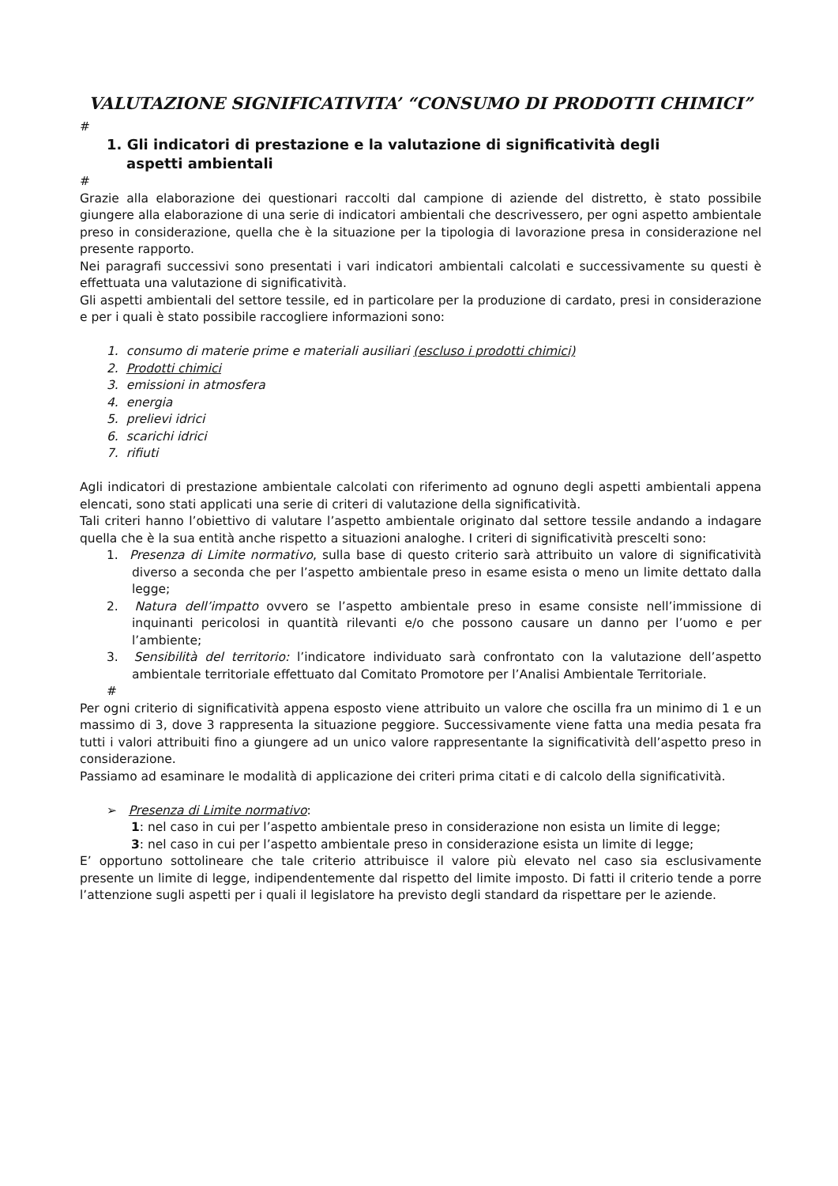VALUTAZIONE SIGNIFICATIVITA’ “CONSUMO DI PRODOTTI CHIMICI”
#
1. Gli indicatori di prestazione e la valutazione di significatività degli
aspetti ambientali
#
Grazie alla elaborazione dei questionari raccolti dal campione di aziende del distretto, è stato possibile giungere alla elaborazione di una serie di indicatori ambientali che descrivessero, per ogni aspetto ambientale preso in considerazione, quella che è la situazione per la tipologia di lavorazione presa in considerazione nel presente rapporto.
Nei paragrafi successivi sono presentati i vari indicatori ambientali calcolati e successivamente su questi è effettuata una valutazione di significatività.
Gli aspetti ambientali del settore tessile, ed in particolare per la produzione di cardato, presi in considerazione e per i quali è stato possibile raccogliere informazioni sono:
1. consumo di materie prime e materiali ausiliari (escluso i prodotti chimici)
2. Prodotti chimici
3. emissioni in atmosfera
4. energia
5. prelievi idrici
6. scarichi idrici
7. rifiuti
Agli indicatori di prestazione ambientale calcolati con riferimento ad ognuno degli aspetti ambientali appena elencati, sono stati applicati una serie di criteri di valutazione della significatività.
Tali criteri hanno l’obiettivo di valutare l’aspetto ambientale originato dal settore tessile andando a indagare quella che è la sua entità anche rispetto a situazioni analoghe. I criteri di significatività prescelti sono:
1. Presenza di Limite normativo, sulla base di questo criterio sarà attribuito un valore di significatività diverso a seconda che per l’aspetto ambientale preso in esame esista o meno un limite dettato dalla legge;
2. Natura dell’impatto ovvero se l’aspetto ambientale preso in esame consiste nell’immissione di inquinanti pericolosi in quantità rilevanti e/o che possono causare un danno per l’uomo e per l’ambiente;
3. Sensibilità del territorio: l’indicatore individuato sarà confrontato con la valutazione dell’aspetto ambientale territoriale effettuato dal Comitato Promotore per l’Analisi Ambientale Territoriale.
#
Per ogni criterio di significatività appena esposto viene attribuito un valore che oscilla fra un minimo di 1 e un massimo di 3, dove 3 rappresenta la situazione peggiore. Successivamente viene fatta una media pesata fra tutti i valori attribuiti fino a giungere ad un unico valore rappresentante la significatività dell’aspetto preso in considerazione.
Passiamo ad esaminare le modalità di applicazione dei criteri prima citati e di calcolo della significatività.
➢ Presenza di Limite normativo:
1: nel caso in cui per l’aspetto ambientale preso in considerazione non esista un limite di legge;
3: nel caso in cui per l’aspetto ambientale preso in considerazione esista un limite di legge;
E’ opportuno sottolineare che tale criterio attribuisce il valore più elevato nel caso sia esclusivamente presente un limite di legge, indipendentemente dal rispetto del limite imposto. Di fatti il criterio tende a porre l’attenzione sugli aspetti per i quali il legislatore ha previsto degli standard da rispettare per le aziende.